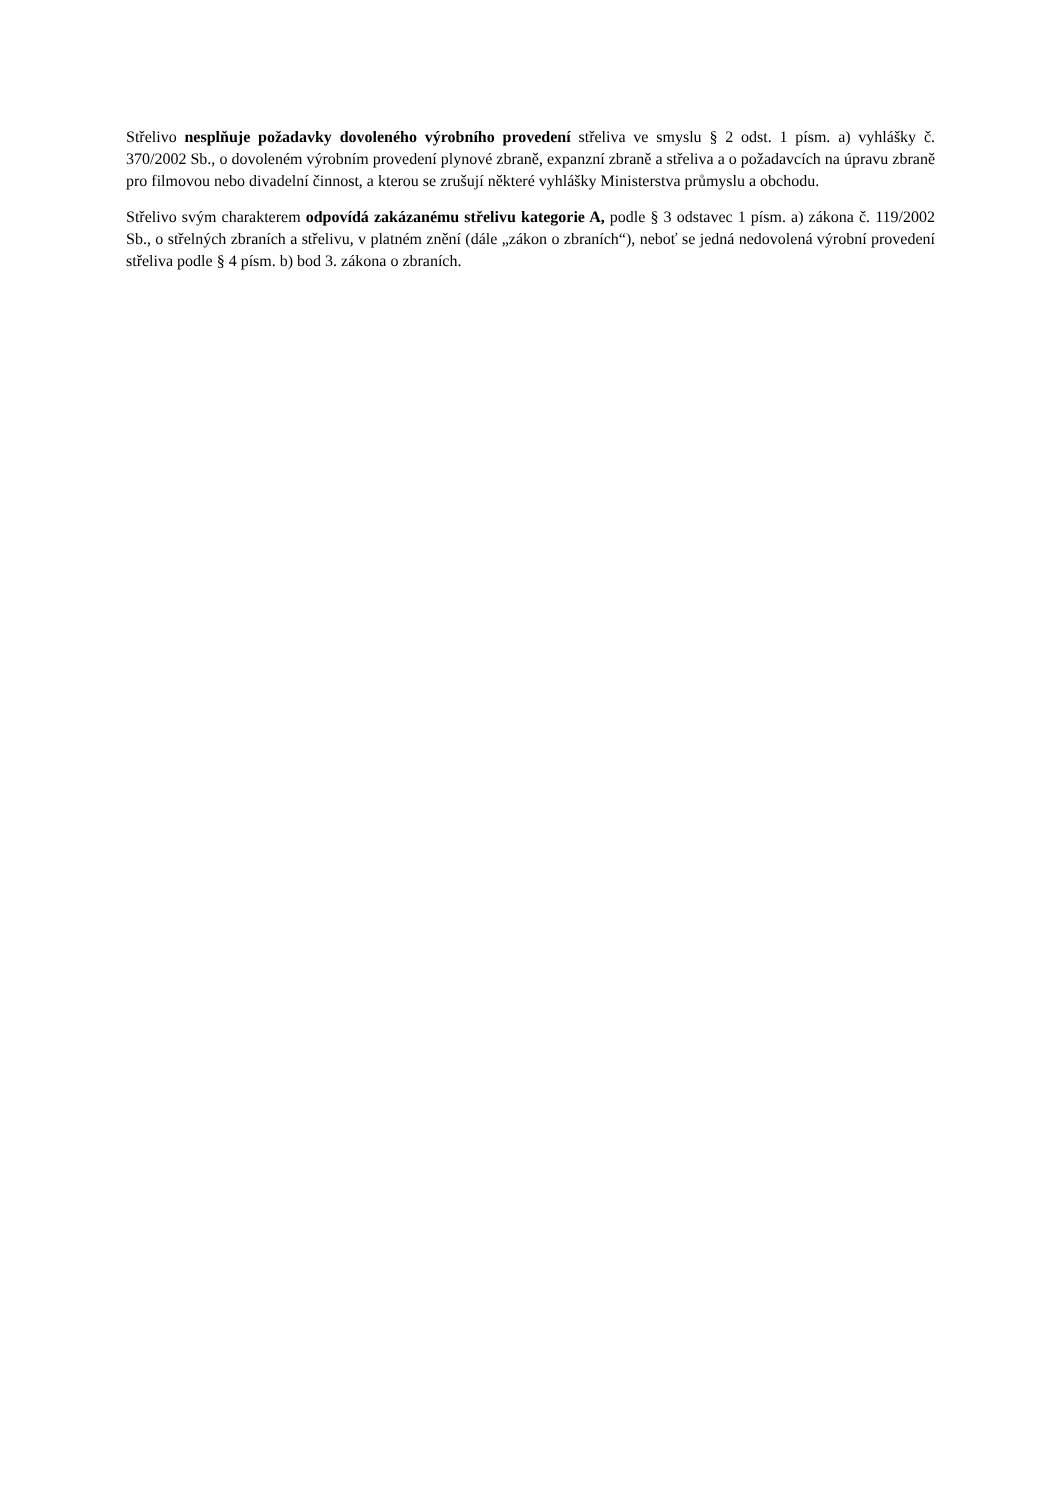Střelivo nesplňuje požadavky dovoleného výrobního provedení střeliva ve smyslu § 2 odst. 1 písm. a) vyhlášky č. 370/2002 Sb., o dovoleném výrobním provedení plynové zbraně, expanzní zbraně a střeliva a o požadavcích na úpravu zbraně pro filmovou nebo divadelní činnost, a kterou se zrušují některé vyhlášky Ministerstva průmyslu a obchodu.
Střelivo svým charakterem odpovídá zakázanému střelivu kategorie A, podle § 3 odstavec 1 písm. a) zákona č. 119/2002 Sb., o střelných zbraních a střelivu, v platném znění (dále „zákon o zbraních“), neboť se jedná nedovolená výrobní provedení střeliva podle § 4 písm. b) bod 3. zákona o zbraních.